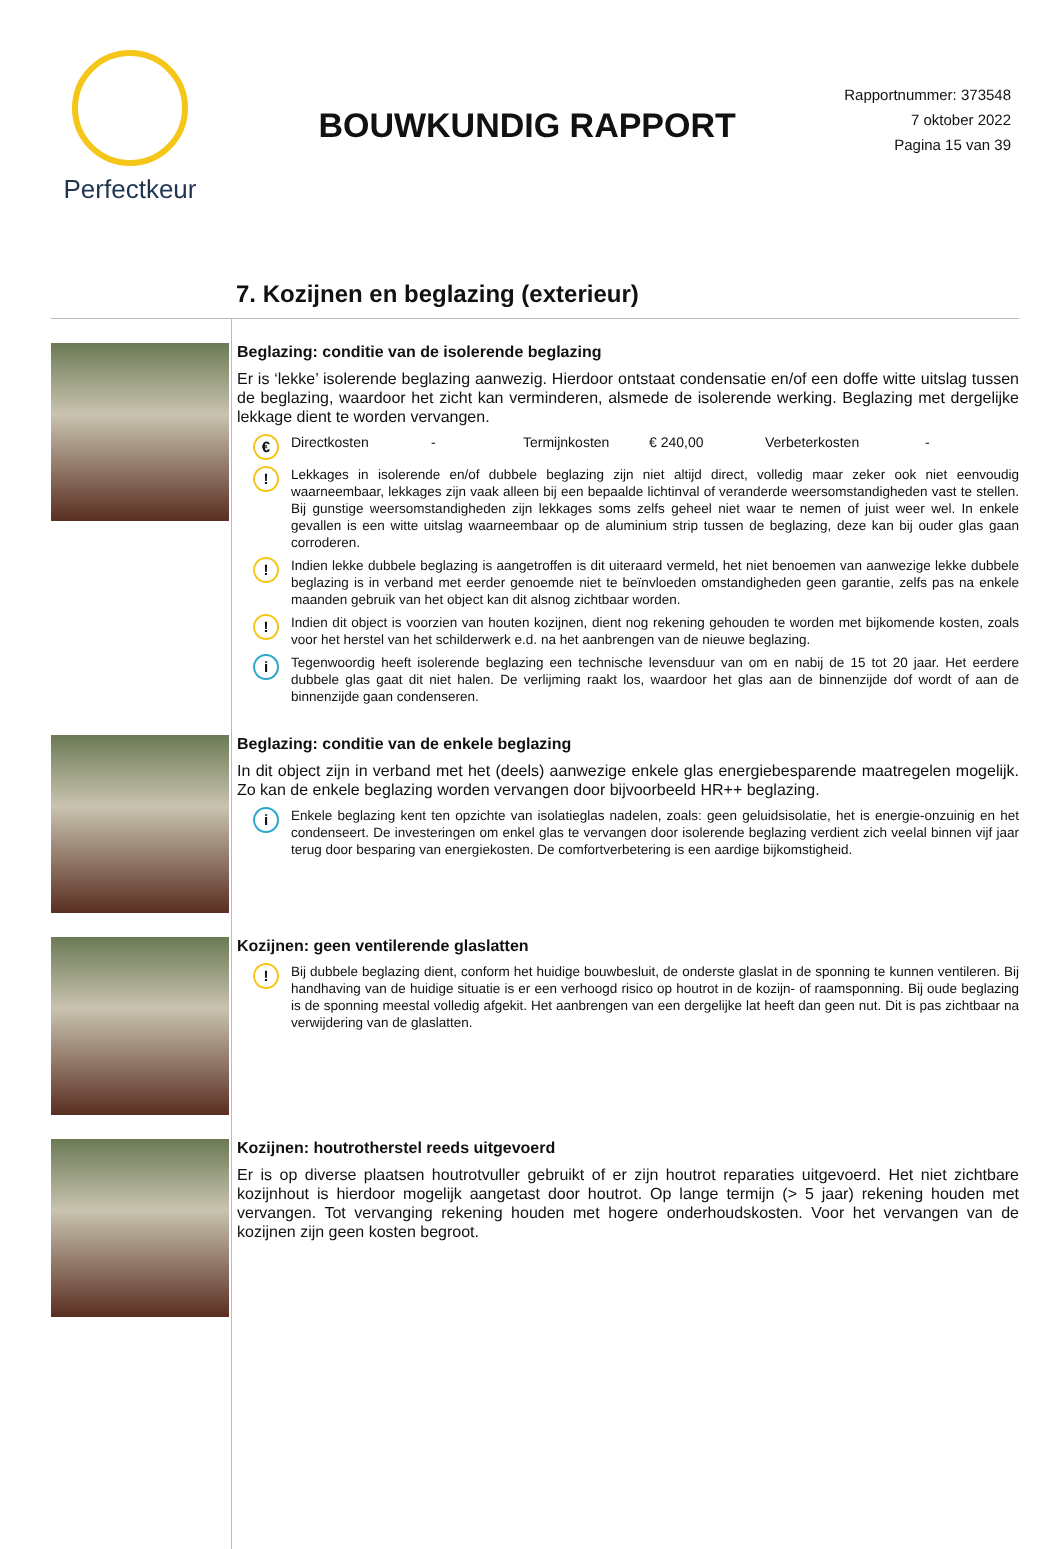Perfectkeur
BOUWKUNDIG RAPPORT
Rapportnummer: 373548
7 oktober 2022
Pagina 15 van 39
7. Kozijnen en beglazing (exterieur)
Beglazing: conditie van de isolerende beglazing
Er is ‘lekke’ isolerende beglazing aanwezig. Hierdoor ontstaat condensatie en/of een doffe witte uitslag tussen de beglazing, waardoor het zicht kan verminderen, alsmede de isolerende werking. Beglazing met dergelijke lekkage dient te worden vervangen.
€
Directkosten - Termijnkosten € 240,00 Verbeterkosten -
!
Lekkages in isolerende en/of dubbele beglazing zijn niet altijd direct, volledig maar zeker ook niet eenvoudig waarneembaar, lekkages zijn vaak alleen bij een bepaalde lichtinval of veranderde weersomstandigheden vast te stellen. Bij gunstige weersomstandigheden zijn lekkages soms zelfs geheel niet waar te nemen of juist weer wel. In enkele gevallen is een witte uitslag waarneembaar op de aluminium strip tussen de beglazing, deze kan bij ouder glas gaan corroderen.
!
Indien lekke dubbele beglazing is aangetroffen is dit uiteraard vermeld, het niet benoemen van aanwezige lekke dubbele beglazing is in verband met eerder genoemde niet te beïnvloeden omstandigheden geen garantie, zelfs pas na enkele maanden gebruik van het object kan dit alsnog zichtbaar worden.
!
Indien dit object is voorzien van houten kozijnen, dient nog rekening gehouden te worden met bijkomende kosten, zoals voor het herstel van het schilderwerk e.d. na het aanbrengen van de nieuwe beglazing.
i
Tegenwoordig heeft isolerende beglazing een technische levensduur van om en nabij de 15 tot 20 jaar. Het eerdere dubbele glas gaat dit niet halen. De verlijming raakt los, waardoor het glas aan de binnenzijde dof wordt of aan de binnenzijde gaan condenseren.
Beglazing: conditie van de enkele beglazing
In dit object zijn in verband met het (deels) aanwezige enkele glas energiebesparende maatregelen mogelijk. Zo kan de enkele beglazing worden vervangen door bijvoorbeeld HR++ beglazing.
i
Enkele beglazing kent ten opzichte van isolatieglas nadelen, zoals: geen geluidsisolatie, het is energie-onzuinig en het condenseert. De investeringen om enkel glas te vervangen door isolerende beglazing verdient zich veelal binnen vijf jaar terug door besparing van energiekosten. De comfortverbetering is een aardige bijkomstigheid.
Kozijnen: geen ventilerende glaslatten
!
Bij dubbele beglazing dient, conform het huidige bouwbesluit, de onderste glaslat in de sponning te kunnen ventileren. Bij handhaving van de huidige situatie is er een verhoogd risico op houtrot in de kozijn- of raamsponning. Bij oude beglazing is de sponning meestal volledig afgekit. Het aanbrengen van een dergelijke lat heeft dan geen nut. Dit is pas zichtbaar na verwijdering van de glaslatten.
Kozijnen: houtrotherstel reeds uitgevoerd
Er is op diverse plaatsen houtrotvuller gebruikt of er zijn houtrot reparaties uitgevoerd. Het niet zichtbare kozijnhout is hierdoor mogelijk aangetast door houtrot. Op lange termijn (> 5 jaar) rekening houden met vervangen. Tot vervanging rekening houden met hogere onderhoudskosten. Voor het vervangen van de kozijnen zijn geen kosten begroot.